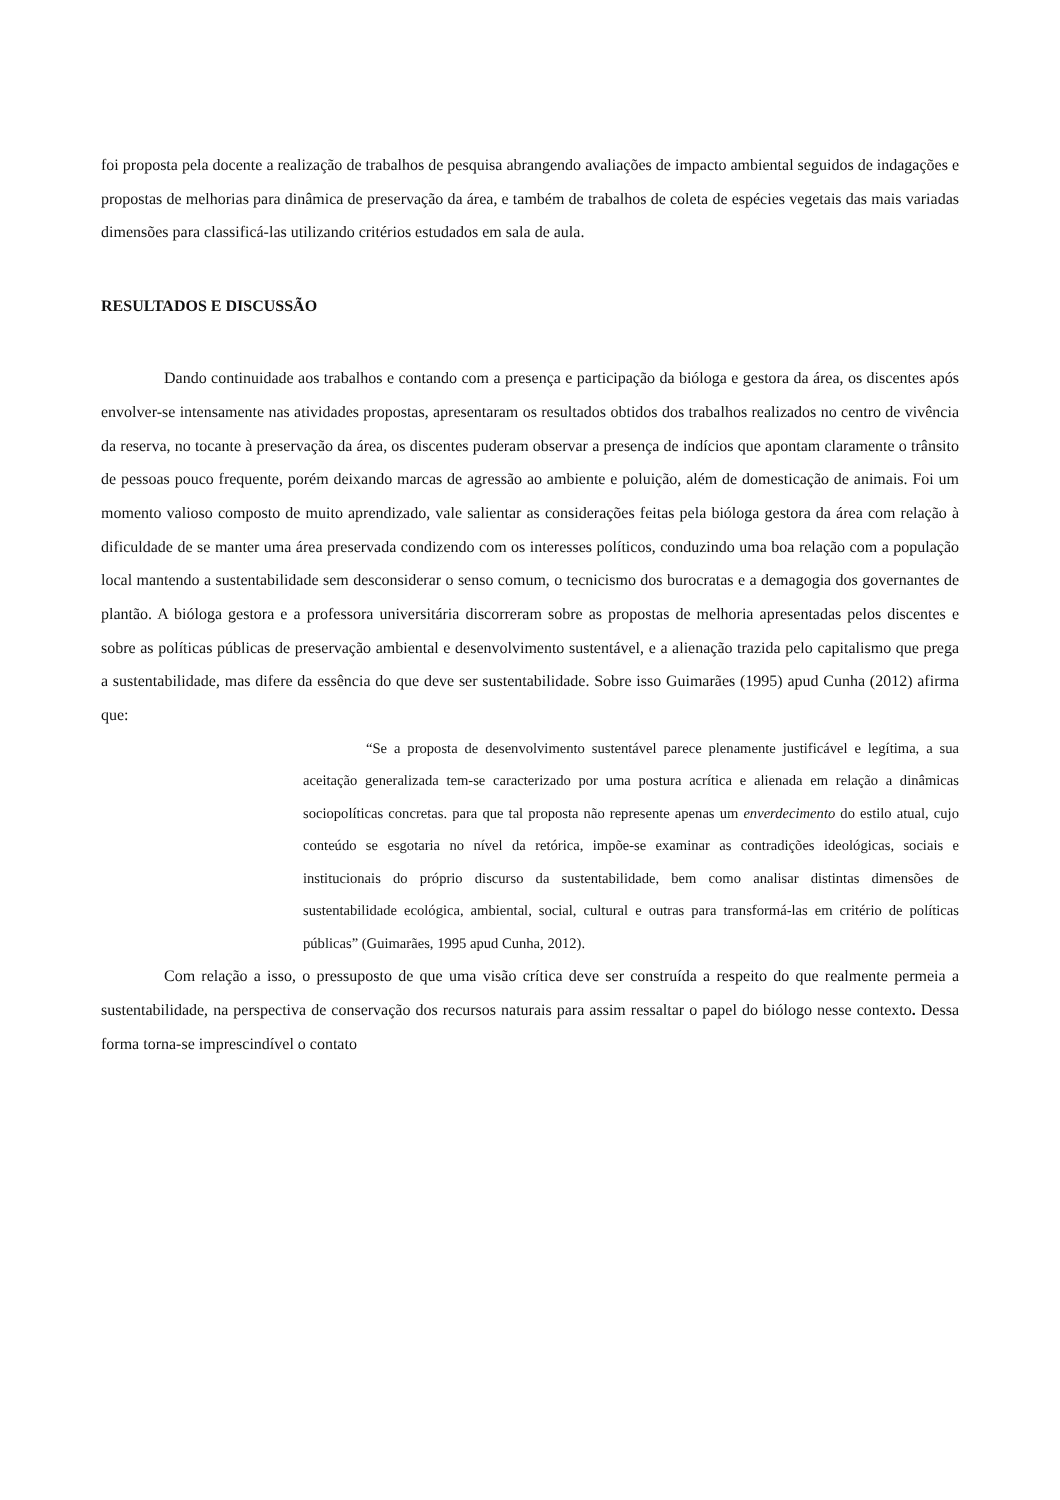foi proposta pela docente a realização de trabalhos de pesquisa abrangendo avaliações de impacto ambiental seguidos de indagações e propostas de melhorias para dinâmica de preservação da área, e também de trabalhos de coleta de espécies vegetais das mais variadas dimensões para classificá-las utilizando critérios estudados em sala de aula.
RESULTADOS E DISCUSSÃO
Dando continuidade aos trabalhos e contando com a presença e participação da bióloga e gestora da área, os discentes após envolver-se intensamente nas atividades propostas, apresentaram os resultados obtidos dos trabalhos realizados no centro de vivência da reserva, no tocante à preservação da área, os discentes puderam observar a presença de indícios que apontam claramente o trânsito de pessoas pouco frequente, porém deixando marcas de agressão ao ambiente e poluição, além de domesticação de animais. Foi um momento valioso composto de muito aprendizado, vale salientar as considerações feitas pela bióloga gestora da área com relação à dificuldade de se manter uma área preservada condizendo com os interesses políticos, conduzindo uma boa relação com a população local mantendo a sustentabilidade sem desconsiderar o senso comum, o tecnicismo dos burocratas e a demagogia dos governantes de plantão. A bióloga gestora e a professora universitária discorreram sobre as propostas de melhoria apresentadas pelos discentes e sobre as políticas públicas de preservação ambiental e desenvolvimento sustentável, e a alienação trazida pelo capitalismo que prega a sustentabilidade, mas difere da essência do que deve ser sustentabilidade. Sobre isso Guimarães (1995) apud Cunha (2012) afirma que:
“Se a proposta de desenvolvimento sustentável parece plenamente justificável e legítima, a sua aceitação generalizada tem-se caracterizado por uma postura acrítica e alienada em relação a dinâmicas sociopolíticas concretas. para que tal proposta não represente apenas um enverdecimento do estilo atual, cujo conteúdo se esgotaria no nível da retórica, impõe-se examinar as contradições ideológicas, sociais e institucionais do próprio discurso da sustentabilidade, bem como analisar distintas dimensões de sustentabilidade ecológica, ambiental, social, cultural e outras para transformá-las em critério de políticas públicas” (Guimarães, 1995 apud Cunha, 2012).
Com relação a isso, o pressuposto de que uma visão crítica deve ser construída a respeito do que realmente permeia a sustentabilidade, na perspectiva de conservação dos recursos naturais para assim ressaltar o papel do biólogo nesse contexto. Dessa forma torna-se imprescindível o contato